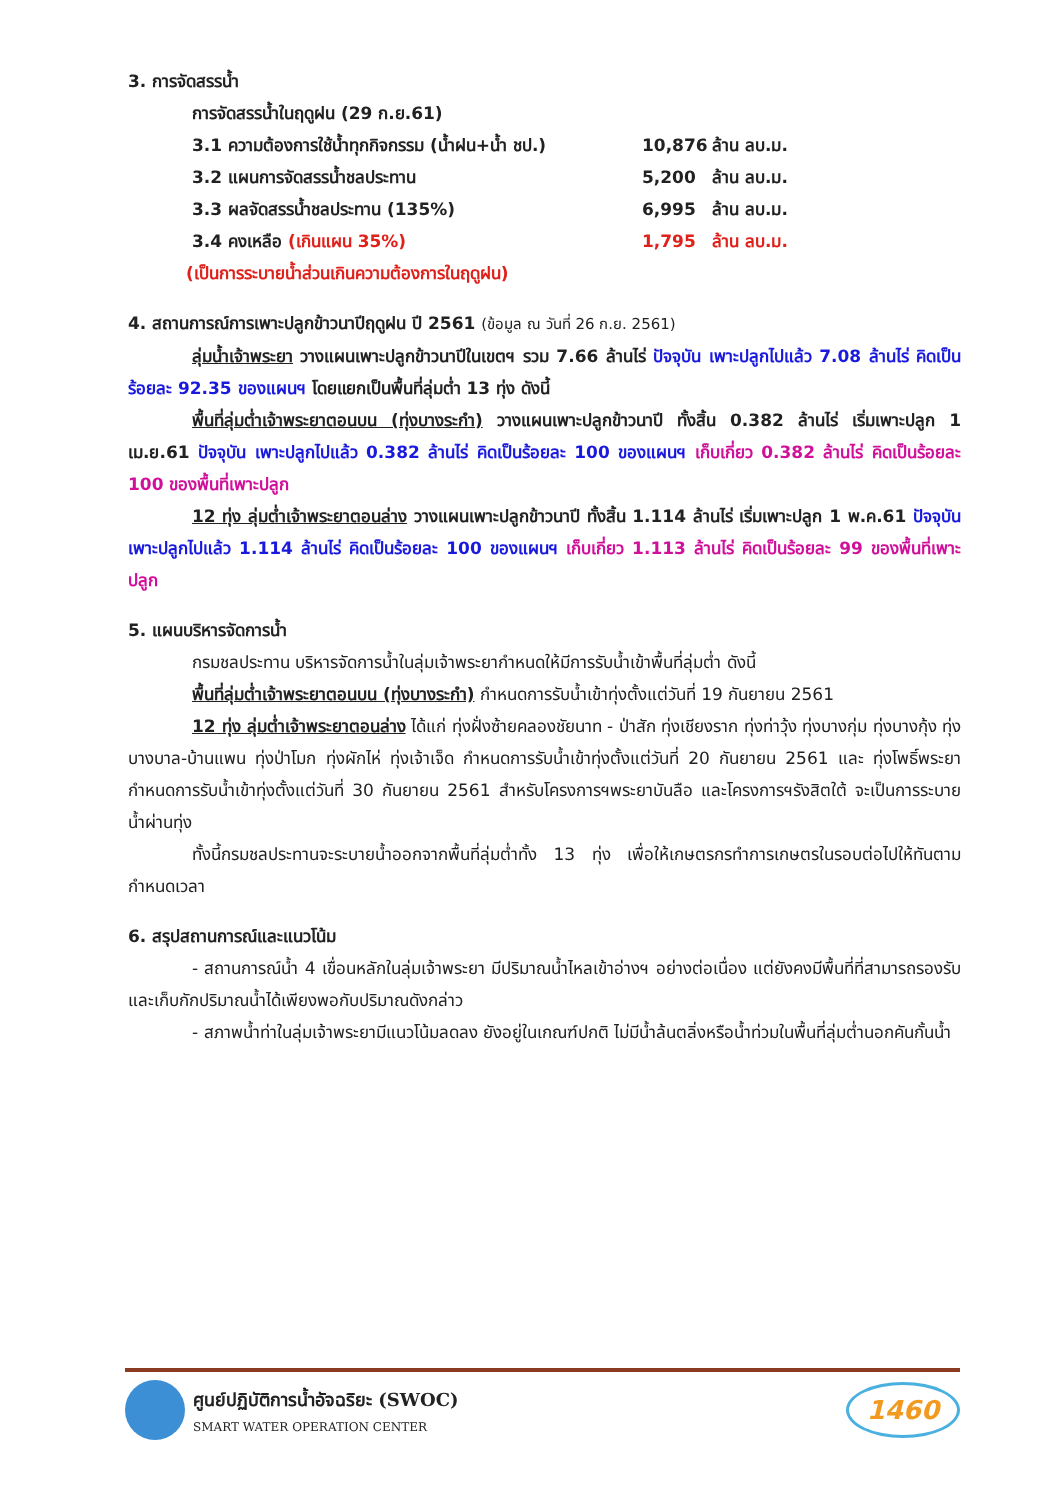3. การจัดสรรน้ำ
การจัดสรรน้ำในฤดูฝน (29 ก.ย.61)
| 3.1 ความต้องการใช้น้ำทุกกิจกรรม (น้ำฝน+น้ำ ชป.) | 10,876 | ล้าน ลบ.ม. |
| 3.2 แผนการจัดสรรน้ำชลประทาน | 5,200 | ล้าน ลบ.ม. |
| 3.3 ผลจัดสรรน้ำชลประทาน (135%) | 6,995 | ล้าน ลบ.ม. |
| 3.4 คงเหลือ (เกินแผน 35%) | 1,795 | ล้าน ลบ.ม. |
(เป็นการระบายน้ำส่วนเกินความต้องการในฤดูฝน)
4. สถานการณ์การเพาะปลูกข้าวนาปีฤดูฝน ปี 2561 (ข้อมูล ณ วันที่ 26 ก.ย. 2561)
ลุ่มน้ำเจ้าพระยา วางแผนเพาะปลูกข้าวนาปีในเขตฯ รวม 7.66 ล้านไร่ ปัจจุบัน เพาะปลูกไปแล้ว 7.08 ล้านไร่ คิดเป็นร้อยละ 92.35 ของแผนฯ โดยแยกเป็นพื้นที่ลุ่มต่ำ 13 ทุ่ง ดังนี้
พื้นที่ลุ่มต่ำเจ้าพระยาตอนบน (ทุ่งบางระกำ) วางแผนเพาะปลูกข้าวนาปี ทั้งสิ้น 0.382 ล้านไร่ เริ่มเพาะปลูก 1 เม.ย.61 ปัจจุบัน เพาะปลูกไปแล้ว 0.382 ล้านไร่ คิดเป็นร้อยละ 100 ของแผนฯ เก็บเกี่ยว 0.382 ล้านไร่ คิดเป็นร้อยละ 100 ของพื้นที่เพาะปลูก
12 ทุ่ง ลุ่มต่ำเจ้าพระยาตอนล่าง วางแผนเพาะปลูกข้าวนาปี ทั้งสิ้น 1.114 ล้านไร่ เริ่มเพาะปลูก 1 พ.ค.61 ปัจจุบัน เพาะปลูกไปแล้ว 1.114 ล้านไร่ คิดเป็นร้อยละ 100 ของแผนฯ เก็บเกี่ยว 1.113 ล้านไร่ คิดเป็นร้อยละ 99 ของพื้นที่เพาะปลูก
5. แผนบริหารจัดการน้ำ
กรมชลประทาน บริหารจัดการน้ำในลุ่มเจ้าพระยากำหนดให้มีการรับน้ำเข้าพื้นที่ลุ่มต่ำ ดังนี้
พื้นที่ลุ่มต่ำเจ้าพระยาตอนบน (ทุ่งบางระกำ) กำหนดการรับน้ำเข้าทุ่งตั้งแต่วันที่ 19 กันยายน 2561
12 ทุ่ง ลุ่มต่ำเจ้าพระยาตอนล่าง ได้แก่ ทุ่งฝั่งซ้ายคลองชัยนาท - ป่าสัก ทุ่งเชียงราก ทุ่งท่าวุ้ง ทุ่งบางกุ่ม ทุ่งบางกุ้ง ทุ่งบางบาล-บ้านแพน ทุ่งป่าโมก ทุ่งผักไห่ ทุ่งเจ้าเจ็ด กำหนดการรับน้ำเข้าทุ่งตั้งแต่วันที่ 20 กันยายน 2561 และ ทุ่งโพธิ์พระยา กำหนดการรับน้ำเข้าทุ่งตั้งแต่วันที่ 30 กันยายน 2561 สำหรับโครงการฯพระยาบันลือ และโครงการฯรังสิตใต้ จะเป็นการระบายน้ำผ่านทุ่ง
ทั้งนี้กรมชลประทานจะระบายน้ำออกจากพื้นที่ลุ่มต่ำทั้ง 13 ทุ่ง เพื่อให้เกษตรกรทำการเกษตรในรอบต่อไปให้ทันตามกำหนดเวลา
6. สรุปสถานการณ์และแนวโน้ม
- สถานการณ์น้ำ 4 เขื่อนหลักในลุ่มเจ้าพระยา มีปริมาณน้ำไหลเข้าอ่างฯ อย่างต่อเนื่อง แต่ยังคงมีพื้นที่ที่สามารถรองรับและเก็บกักปริมาณน้ำได้เพียงพอกับปริมาณดังกล่าว
- สภาพน้ำท่าในลุ่มเจ้าพระยามีแนวโน้มลดลง ยังอยู่ในเกณฑ์ปกติ ไม่มีน้ำล้นตลิ่งหรือน้ำท่วมในพื้นที่ลุ่มต่ำนอกคันกั้นน้ำ
ศูนย์ปฏิบัติการน้ำอัจฉริยะ (SWOC)
SMART WATER OPERATION CENTER
1460